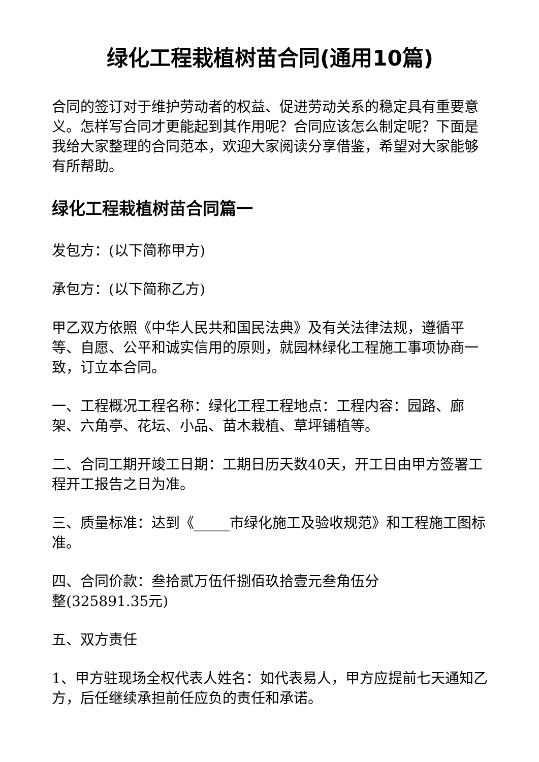绿化工程栽植树苗合同(通用10篇)
合同的签订对于维护劳动者的权益、促进劳动关系的稳定具有重要意义。怎样写合同才更能起到其作用呢？合同应该怎么制定呢？下面是我给大家整理的合同范本，欢迎大家阅读分享借鉴，希望对大家能够有所帮助。
绿化工程栽植树苗合同篇一
发包方：(以下简称甲方)
承包方：(以下简称乙方)
甲乙双方依照《中华人民共和国民法典》及有关法律法规，遵循平等、自愿、公平和诚实信用的原则，就园林绿化工程施工事项协商一致，订立本合同。
一、工程概况工程名称：绿化工程工程地点：工程内容：园路、廊架、六角亭、花坛、小品、苗木栽植、草坪铺植等。
二、合同工期开竣工日期：工期日历天数40天，开工日由甲方签署工程开工报告之日为准。
三、质量标准：达到《_____市绿化施工及验收规范》和工程施工图标准。
四、合同价款：叁拾贰万伍仟捌佰玖拾壹元叁角伍分
整(325891.35元)
五、双方责任
1、甲方驻现场全权代表人姓名：如代表易人，甲方应提前七天通知乙方，后任继续承担前任应负的责任和承诺。